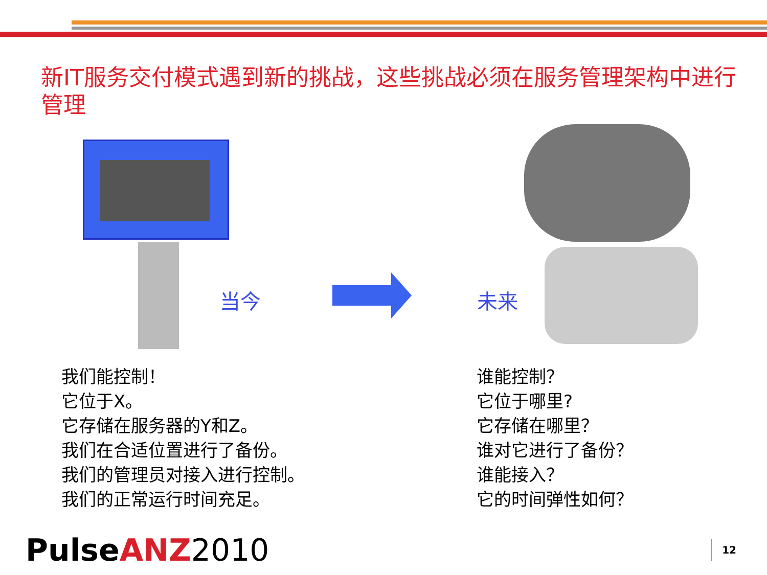新IT服务交付模式遇到新的挑战，这些挑战必须在服务管理架构中进行管理
当今
未来
我们能控制！
它位于X。
它存储在服务器的Y和Z。
我们在合适位置进行了备份。
我们的管理员对接入进行控制。
我们的正常运行时间充足。
谁能控制？
它位于哪里?
它存储在哪里？
谁对它进行了备份？
谁能接入？
它的时间弹性如何？
PulseANZ 2010
12